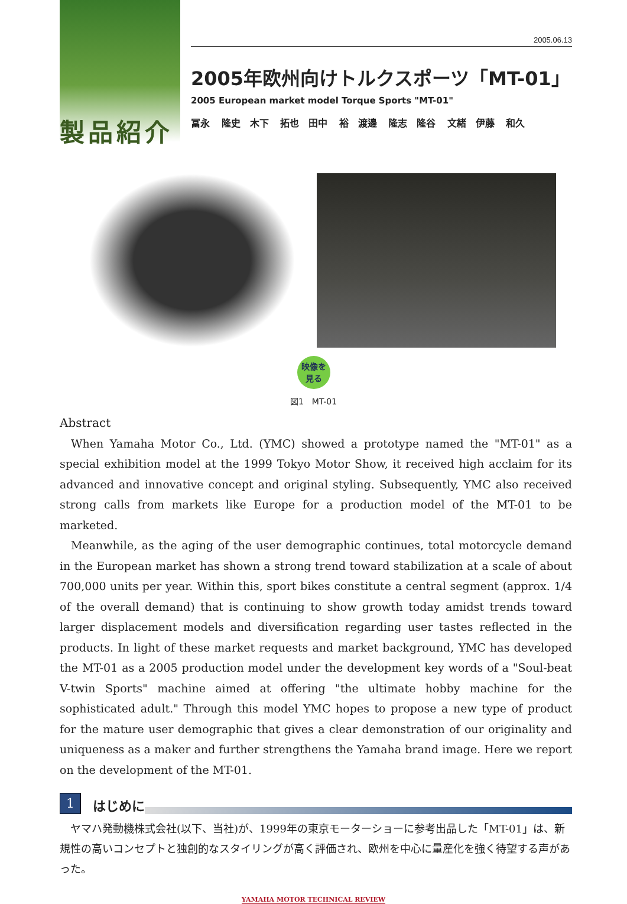製品紹介
2005.06.13
2005年欧州向けトルクスポーツ「MT-01」
2005 European market model Torque Sports "MT-01"
冨永 隆史　木下 拓也　田中 裕　渡邊 隆志　隆谷 文緒　伊藤 和久
映像を
見る
図1　MT-01
Abstract
When Yamaha Motor Co., Ltd. (YMC) showed a prototype named the "MT-01" as a special exhibition model at the 1999 Tokyo Motor Show, it received high acclaim for its advanced and innovative concept and original styling. Subsequently, YMC also received strong calls from markets like Europe for a production model of the MT-01 to be marketed.
Meanwhile, as the aging of the user demographic continues, total motorcycle demand in the European market has shown a strong trend toward stabilization at a scale of about 700,000 units per year. Within this, sport bikes constitute a central segment (approx. 1/4 of the overall demand) that is continuing to show growth today amidst trends toward larger displacement models and diversification regarding user tastes reflected in the products. In light of these market requests and market background, YMC has developed the MT-01 as a 2005 production model under the development key words of a "Soul-beat V-twin Sports" machine aimed at offering "the ultimate hobby machine for the sophisticated adult." Through this model YMC hopes to propose a new type of product for the mature user demographic that gives a clear demonstration of our originality and uniqueness as a maker and further strengthens the Yamaha brand image. Here we report on the development of the MT-01.
1
はじめに
ヤマハ発動機株式会社(以下、当社)が、1999年の東京モーターショーに参考出品した「MT-01」は、新規性の高いコンセプトと独創的なスタイリングが高く評価され、欧州を中心に量産化を強く待望する声があった。
YAMAHA MOTOR TECHNICAL REVIEW